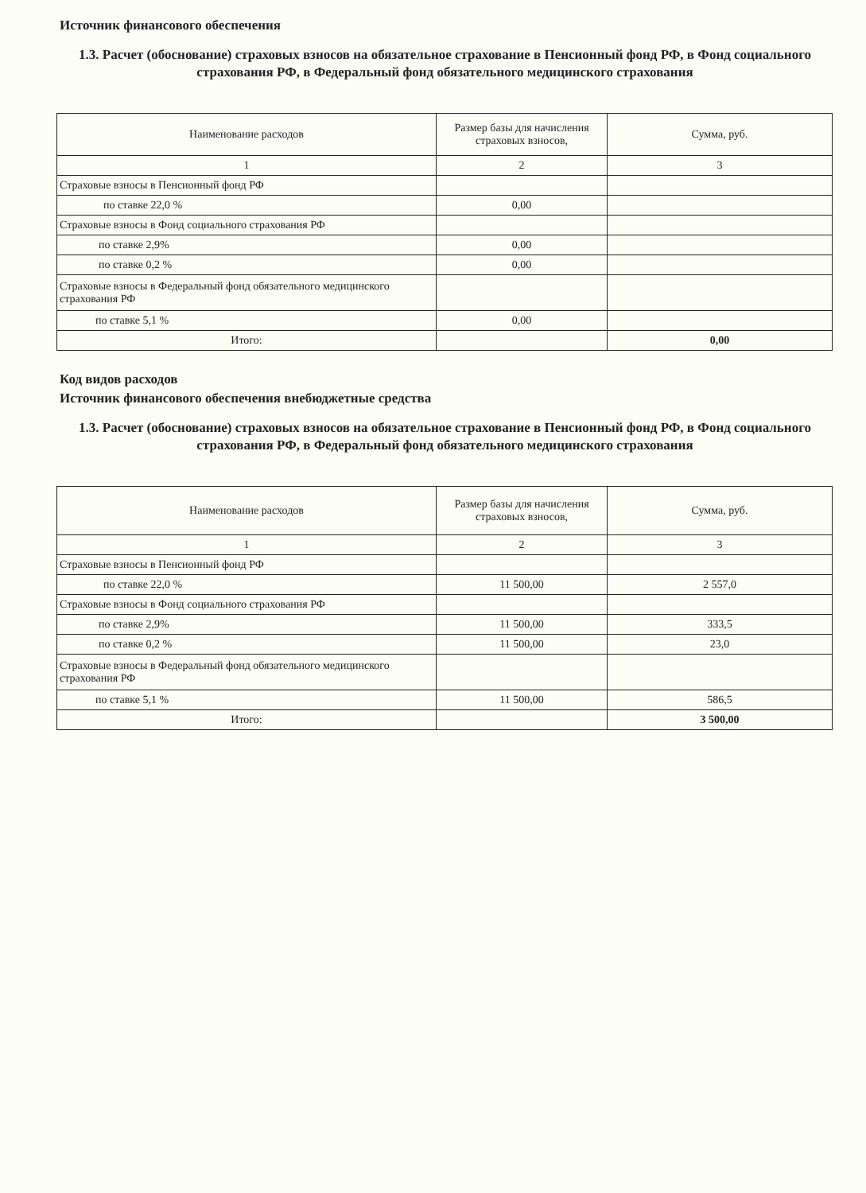Источник финансового обеспечения
1.3. Расчет (обоснование) страховых взносов на обязательное страхование в Пенсионный фонд РФ, в Фонд социального страхования РФ, в Федеральный фонд обязательного медицинского страхования
| Наименование расходов | Размер базы для начисления страховых взносов, | Сумма, руб. |
| 1 | 2 | 3 |
| Страховые взносы в Пенсионный фонд РФ | | |
| по ставке 22,0 % | 0,00 | |
| Страховые взносы в Фонд социального страхования РФ | | |
| по ставке 2,9% | 0,00 | |
| по ставке 0,2 % | 0,00 | |
| Страховые взносы в Федеральный фонд обязательного медицинского страхования РФ | | |
| по ставке 5,1 % | 0,00 | |
| Итого: | | 0,00 |
Код видов расходов
Источник финансового обеспечения внебюджетные средства
1.3. Расчет (обоснование) страховых взносов на обязательное страхование в Пенсионный фонд РФ, в Фонд социального страхования РФ, в Федеральный фонд обязательного медицинского страхования
| Наименование расходов | Размер базы для начисления страховых взносов, | Сумма, руб. |
| 1 | 2 | 3 |
| Страховые взносы в Пенсионный фонд РФ | | |
| по ставке 22,0 % | 11 500,00 | 2 557,0 |
| Страховые взносы в Фонд социального страхования РФ | | |
| по ставке 2,9% | 11 500,00 | 333,5 |
| по ставке 0,2 % | 11 500,00 | 23,0 |
| Страховые взносы в Федеральный фонд обязательного медицинского страхования РФ | | |
| по ставке 5,1 % | 11 500,00 | 586,5 |
| Итого: | | 3 500,00 |